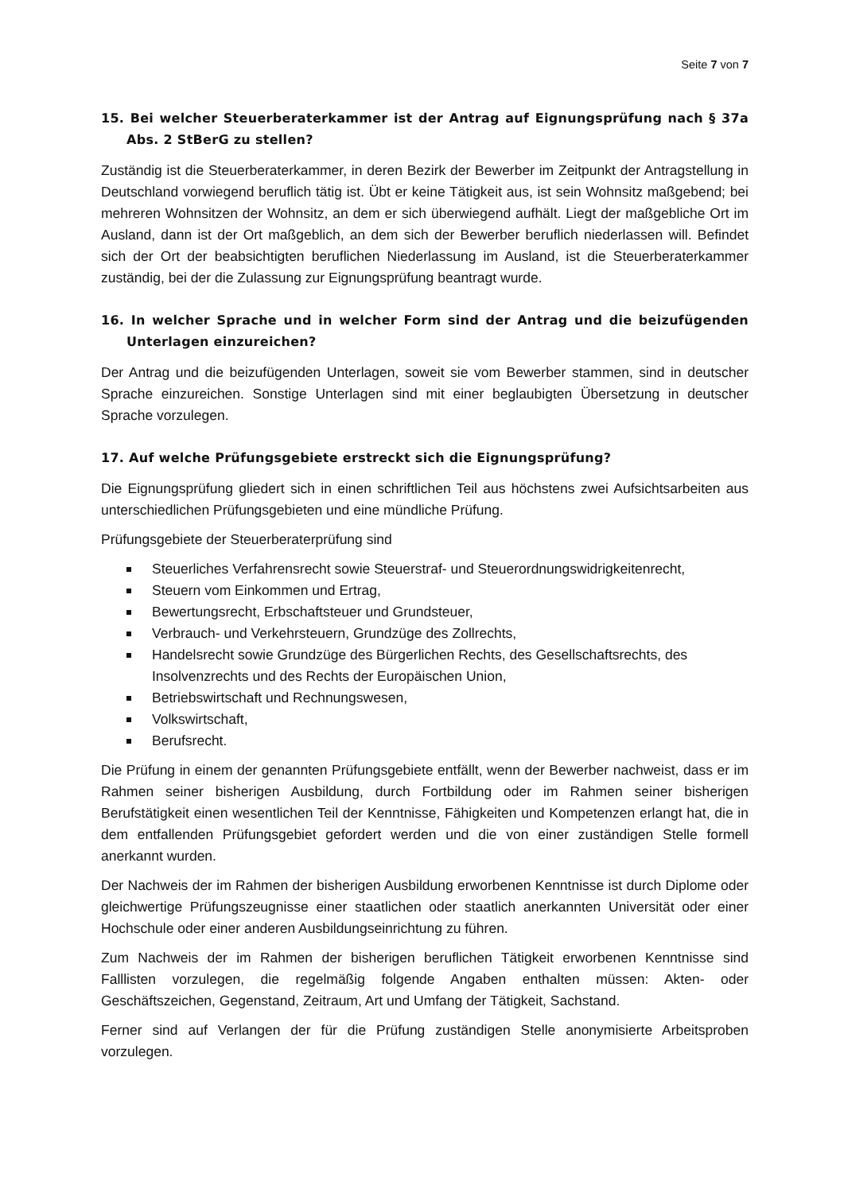Seite 7 von 7
15. Bei welcher Steuerberaterkammer ist der Antrag auf Eignungsprüfung nach § 37a Abs. 2 StBerG zu stellen?
Zuständig ist die Steuerberaterkammer, in deren Bezirk der Bewerber im Zeitpunkt der Antragstellung in Deutschland vorwiegend beruflich tätig ist. Übt er keine Tätigkeit aus, ist sein Wohnsitz maßgebend; bei mehreren Wohnsitzen der Wohnsitz, an dem er sich überwiegend aufhält. Liegt der maßgebliche Ort im Ausland, dann ist der Ort maßgeblich, an dem sich der Bewerber beruflich niederlassen will. Befindet sich der Ort der beabsichtigten beruflichen Niederlassung im Ausland, ist die Steuerberaterkammer zuständig, bei der die Zulassung zur Eignungsprüfung beantragt wurde.
16. In welcher Sprache und in welcher Form sind der Antrag und die beizufügenden Unterlagen einzureichen?
Der Antrag und die beizufügenden Unterlagen, soweit sie vom Bewerber stammen, sind in deutscher Sprache einzureichen. Sonstige Unterlagen sind mit einer beglaubigten Übersetzung in deutscher Sprache vorzulegen.
17. Auf welche Prüfungsgebiete erstreckt sich die Eignungsprüfung?
Die Eignungsprüfung gliedert sich in einen schriftlichen Teil aus höchstens zwei Aufsichtsarbeiten aus unterschiedlichen Prüfungsgebieten und eine mündliche Prüfung.
Prüfungsgebiete der Steuerberaterprüfung sind
Steuerliches Verfahrensrecht sowie Steuerstraf- und Steuerordnungswidrigkeitenrecht,
Steuern vom Einkommen und Ertrag,
Bewertungsrecht, Erbschaftsteuer und Grundsteuer,
Verbrauch- und Verkehrsteuern, Grundzüge des Zollrechts,
Handelsrecht sowie Grundzüge des Bürgerlichen Rechts, des Gesellschaftsrechts, des Insolvenzrechts und des Rechts der Europäischen Union,
Betriebswirtschaft und Rechnungswesen,
Volkswirtschaft,
Berufsrecht.
Die Prüfung in einem der genannten Prüfungsgebiete entfällt, wenn der Bewerber nachweist, dass er im Rahmen seiner bisherigen Ausbildung, durch Fortbildung oder im Rahmen seiner bisherigen Berufstätigkeit einen wesentlichen Teil der Kenntnisse, Fähigkeiten und Kompetenzen erlangt hat, die in dem entfallenden Prüfungsgebiet gefordert werden und die von einer zuständigen Stelle formell anerkannt wurden.
Der Nachweis der im Rahmen der bisherigen Ausbildung erworbenen Kenntnisse ist durch Diplome oder gleichwertige Prüfungszeugnisse einer staatlichen oder staatlich anerkannten Universität oder einer Hochschule oder einer anderen Ausbildungseinrichtung zu führen.
Zum Nachweis der im Rahmen der bisherigen beruflichen Tätigkeit erworbenen Kenntnisse sind Falllisten vorzulegen, die regelmäßig folgende Angaben enthalten müssen: Akten- oder Geschäftszeichen, Gegenstand, Zeitraum, Art und Umfang der Tätigkeit, Sachstand.
Ferner sind auf Verlangen der für die Prüfung zuständigen Stelle anonymisierte Arbeitsproben vorzulegen.